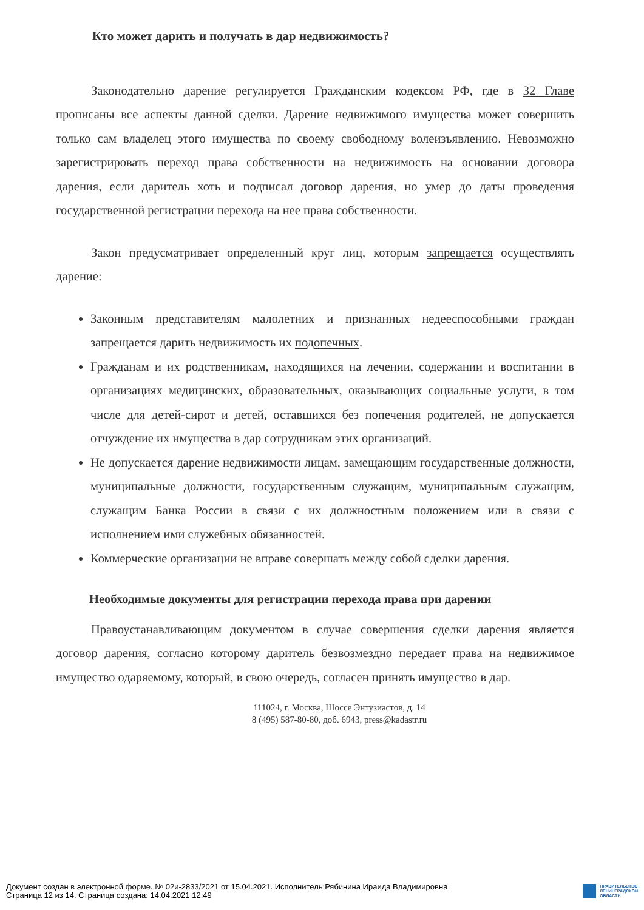Кто может дарить и получать в дар недвижимость?
Законодательно дарение регулируется Гражданским кодексом РФ, где в 32 Главе прописаны все аспекты данной сделки. Дарение недвижимого имущества может совершить только сам владелец этого имущества по своему свободному волеизъявлению. Невозможно зарегистрировать переход права собственности на недвижимость на основании договора дарения, если даритель хоть и подписал договор дарения, но умер до даты проведения государственной регистрации перехода на нее права собственности.
Закон предусматривает определенный круг лиц, которым запрещается осуществлять дарение:
Законным представителям малолетних и признанных недееспособными граждан запрещается дарить недвижимость их подопечных.
Гражданам и их родственникам, находящихся на лечении, содержании и воспитании в организациях медицинских, образовательных, оказывающих социальные услуги, в том числе для детей-сирот и детей, оставшихся без попечения родителей, не допускается отчуждение их имущества в дар сотрудникам этих организаций.
Не допускается дарение недвижимости лицам, замещающим государственные должности, муниципальные должности, государственным служащим, муниципальным служащим, служащим Банка России в связи с их должностным положением или в связи с исполнением ими служебных обязанностей.
Коммерческие организации не вправе совершать между собой сделки дарения.
Необходимые документы для регистрации перехода права при дарении
Правоустанавливающим документом в случае совершения сделки дарения является договор дарения, согласно которому даритель безвозмездно передает права на недвижимое имущество одаряемому, который, в свою очередь, согласен принять имущество в дар.
111024, г. Москва, Шоссе Энтузиастов, д. 14
8 (495) 587-80-80, доб. 6943, press@kadastr.ru
Документ создан в электронной форме. № 02и-2833/2021 от 15.04.2021. Исполнитель:Рябинина Ираида Владимировна
Страница 12 из 14. Страница создана: 14.04.2021 12:49
ПРАВИТЕЛЬСТВО
ЛЕНИНГРАДСКОЙ
ОБЛАСТИ